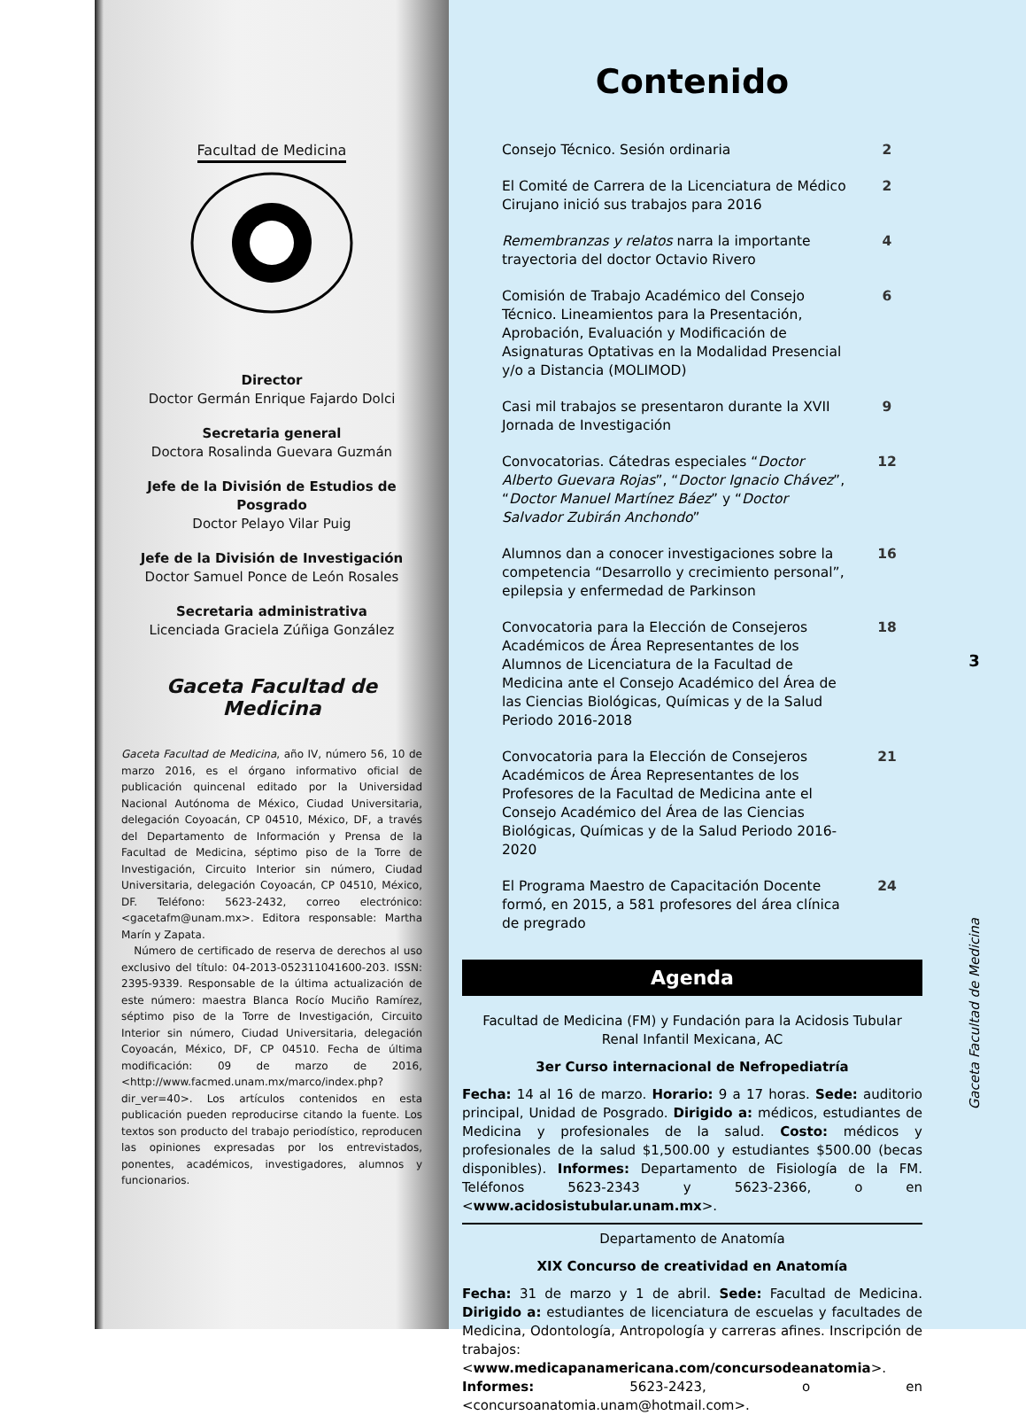Facultad de Medicina
Director
Doctor Germán Enrique Fajardo Dolci
Secretaria general
Doctora Rosalinda Guevara Guzmán
Jefe de la División de Estudios de Posgrado
Doctor Pelayo Vilar Puig
Jefe de la División de Investigación
Doctor Samuel Ponce de León Rosales
Secretaria administrativa
Licenciada Graciela Zúñiga González
Gaceta Facultad de Medicina
Gaceta Facultad de Medicina, año IV, número 56, 10 de marzo 2016, es el órgano informativo oficial de publicación quincenal editado por la Universidad Nacional Autónoma de México, Ciudad Universitaria, delegación Coyoacán, CP 04510, México, DF, a través del Departamento de Información y Prensa de la Facultad de Medicina, séptimo piso de la Torre de Investigación, Circuito Interior sin número, Ciudad Universitaria, delegación Coyoacán, CP 04510, México, DF. Teléfono: 5623-2432, correo electrónico: <gacetafm@unam.mx>. Editora responsable: Martha Marín y Zapata.
Número de certificado de reserva de derechos al uso exclusivo del título: 04-2013-052311041600-203. ISSN: 2395-9339. Responsable de la última actualización de este número: maestra Blanca Rocío Muciño Ramírez, séptimo piso de la Torre de Investigación, Circuito Interior sin número, Ciudad Universitaria, delegación Coyoacán, México, DF, CP 04510. Fecha de última modificación: 09 de marzo de 2016, <http://www.facmed.unam.mx/marco/index.php?dir_ver=40>. Los artículos contenidos en esta publicación pueden reproducirse citando la fuente. Los textos son producto del trabajo periodístico, reproducen las opiniones expresadas por los entrevistados, ponentes, académicos, investigadores, alumnos y funcionarios.
Contenido
Consejo Técnico. Sesión ordinaria 2
El Comité de Carrera de la Licenciatura de Médico Cirujano inició sus trabajos para 2016 2
Remembranzas y relatos narra la importante trayectoria del doctor Octavio Rivero 4
Comisión de Trabajo Académico del Consejo Técnico. Lineamientos para la Presentación, Aprobación, Evaluación y Modificación de Asignaturas Optativas en la Modalidad Presencial y/o a Distancia (MOLIMOD) 6
Casi mil trabajos se presentaron durante la XVII Jornada de Investigación 9
Convocatorias. Cátedras especiales “Doctor Alberto Guevara Rojas”, “Doctor Ignacio Chávez”, “Doctor Manuel Martínez Báez” y “Doctor Salvador Zubirán Anchondo” 12
Alumnos dan a conocer investigaciones sobre la competencia “Desarrollo y crecimiento personal”, epilepsia y enfermedad de Parkinson 16
Convocatoria para la Elección de Consejeros Académicos de Área Representantes de los Alumnos de Licenciatura de la Facultad de Medicina ante el Consejo Académico del Área de las Ciencias Biológicas, Químicas y de la Salud Periodo 2016-2018 18
Convocatoria para la Elección de Consejeros Académicos de Área Representantes de los Profesores de la Facultad de Medicina ante el Consejo Académico del Área de las Ciencias Biológicas, Químicas y de la Salud Periodo 2016-2020 21
El Programa Maestro de Capacitación Docente formó, en 2015, a 581 profesores del área clínica de pregrado 24
Agenda
Facultad de Medicina (FM) y Fundación para la Acidosis Tubular Renal Infantil Mexicana, AC
3er Curso internacional de Nefropediatría
Fecha: 14 al 16 de marzo. Horario: 9 a 17 horas. Sede: auditorio principal, Unidad de Posgrado. Dirigido a: médicos, estudiantes de Medicina y profesionales de la salud. Costo: médicos y profesionales de la salud $1,500.00 y estudiantes $500.00 (becas disponibles). Informes: Departamento de Fisiología de la FM. Teléfonos 5623-2343 y 5623-2366, o en <www.acidosistubular.unam.mx>.
Departamento de Anatomía
XIX Concurso de creatividad en Anatomía
Fecha: 31 de marzo y 1 de abril. Sede: Facultad de Medicina. Dirigido a: estudiantes de licenciatura de escuelas y facultades de Medicina, Odontología, Antropología y carreras afines. Inscripción de trabajos: <www.medicapanamericana.com/concursodeanatomia>. Informes: 5623-2423, o en <concursoanatomia.unam@hotmail.com>.
3
Gaceta Facultad de Medicina